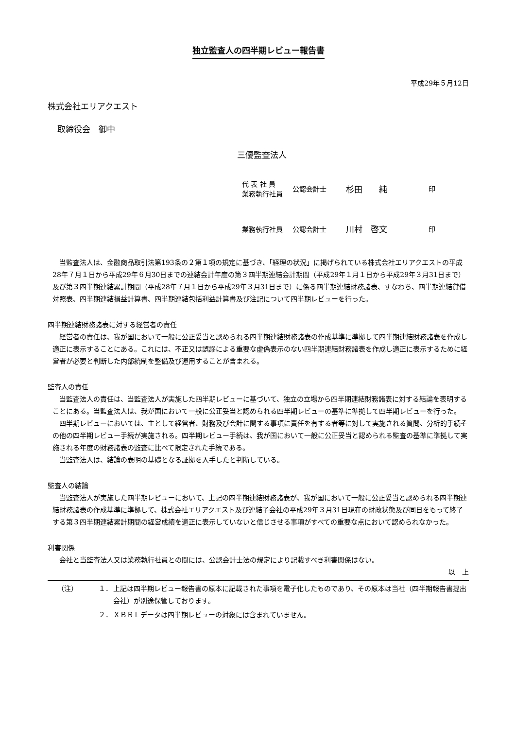独立監査人の四半期レビュー報告書
平成29年５月12日
株式会社エリアクエスト
取締役会　御中
三優監査法人
代 表 社 員
業務執行社員
公認会計士
杉田　　純
印
業務執行社員 公認会計士
川村　啓文
印
当監査法人は、金融商品取引法第193条の２第１項の規定に基づき、「経理の状況」に掲げられている株式会社エリアクエストの平成28年７月１日から平成29年６月30日までの連結会計年度の第３四半期連結会計期間（平成29年１月１日から平成29年３月31日まで）及び第３四半期連結累計期間（平成28年７月１日から平成29年３月31日まで）に係る四半期連結財務諸表、すなわち、四半期連結貸借対照表、四半期連結損益計算書、四半期連結包括利益計算書及び注記について四半期レビューを行った。
四半期連結財務諸表に対する経営者の責任
経営者の責任は、我が国において一般に公正妥当と認められる四半期連結財務諸表の作成基準に準拠して四半期連結財務諸表を作成し適正に表示することにある。これには、不正又は誤謬による重要な虚偽表示のない四半期連結財務諸表を作成し適正に表示するために経営者が必要と判断した内部統制を整備及び運用することが含まれる。
監査人の責任
当監査法人の責任は、当監査法人が実施した四半期レビューに基づいて、独立の立場から四半期連結財務諸表に対する結論を表明することにある。当監査法人は、我が国において一般に公正妥当と認められる四半期レビューの基準に準拠して四半期レビューを行った。
四半期レビューにおいては、主として経営者、財務及び会計に関する事項に責任を有する者等に対して実施される質問、分析的手続その他の四半期レビュー手続が実施される。四半期レビュー手続は、我が国において一般に公正妥当と認められる監査の基準に準拠して実施される年度の財務諸表の監査に比べて限定された手続である。
当監査法人は、結論の表明の基礎となる証拠を入手したと判断している。
監査人の結論
当監査法人が実施した四半期レビューにおいて、上記の四半期連結財務諸表が、我が国において一般に公正妥当と認められる四半期連結財務諸表の作成基準に準拠して、株式会社エリアクエスト及び連結子会社の平成29年３月31日現在の財政状態及び同日をもって終了する第３四半期連結累計期間の経営成績を適正に表示していないと信じさせる事項がすべての重要な点において認められなかった。
利害関係
会社と当監査法人又は業務執行社員との間には、公認会計士法の規定により記載すべき利害関係はない。
以　上
（注） １． 上記は四半期レビュー報告書の原本に記載された事項を電子化したものであり、その原本は当社（四半期報告書提出会社）が別途保管しております。
２． ＸＢＲＬデータは四半期レビューの対象には含まれていません。